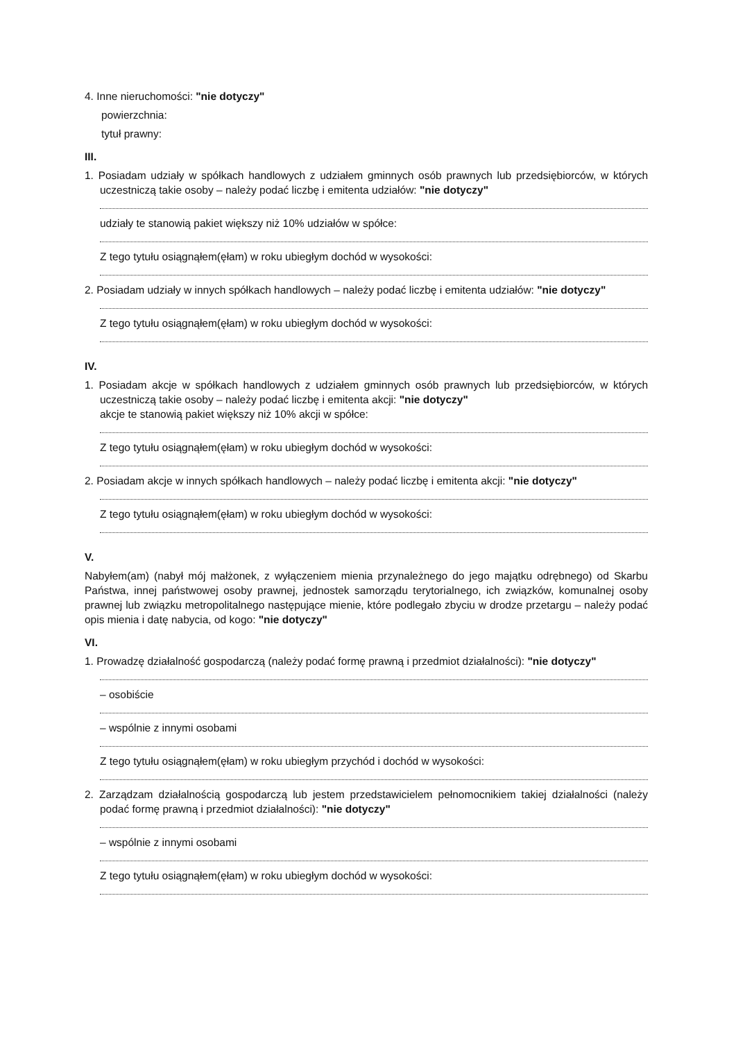4. Inne nieruchomości: "nie dotyczy"
powierzchnia:
tytuł prawny:
III.
1. Posiadam udziały w spółkach handlowych z udziałem gminnych osób prawnych lub przedsiębiorców, w których uczestniczą takie osoby – należy podać liczbę i emitenta udziałów: "nie dotyczy"
udziały te stanowią pakiet większy niż 10% udziałów w spółce:
Z tego tytułu osiągnąłem(ęłam) w roku ubiegłym dochód w wysokości:
2. Posiadam udziały w innych spółkach handlowych – należy podać liczbę i emitenta udziałów: "nie dotyczy"
Z tego tytułu osiągnąłem(ęłam) w roku ubiegłym dochód w wysokości:
IV.
1. Posiadam akcje w spółkach handlowych z udziałem gminnych osób prawnych lub przedsiębiorców, w których uczestniczą takie osoby – należy podać liczbę i emitenta akcji: "nie dotyczy"
akcje te stanowią pakiet większy niż 10% akcji w spółce:
Z tego tytułu osiągnąłem(ęłam) w roku ubiegłym dochód w wysokości:
2. Posiadam akcje w innych spółkach handlowych – należy podać liczbę i emitenta akcji: "nie dotyczy"
Z tego tytułu osiągnąłem(ęłam) w roku ubiegłym dochód w wysokości:
V.
Nabyłem(am) (nabył mój małżonek, z wyłączeniem mienia przynależnego do jego majątku odrębnego) od Skarbu Państwa, innej państwowej osoby prawnej, jednostek samorządu terytorialnego, ich związków, komunalnej osoby prawnej lub związku metropolitalnego następujące mienie, które podlegało zbyciu w drodze przetargu – należy podać opis mienia i datę nabycia, od kogo: "nie dotyczy"
VI.
1. Prowadzę działalność gospodarczą (należy podać formę prawną i przedmiot działalności): "nie dotyczy"
– osobiście
– wspólnie z innymi osobami
Z tego tytułu osiągnąłem(ęłam) w roku ubiegłym przychód i dochód w wysokości:
2. Zarządzam działalnością gospodarczą lub jestem przedstawicielem pełnomocnikiem takiej działalności (należy podać formę prawną i przedmiot działalności): "nie dotyczy"
– wspólnie z innymi osobami
Z tego tytułu osiągnąłem(ęłam) w roku ubiegłym dochód w wysokości: